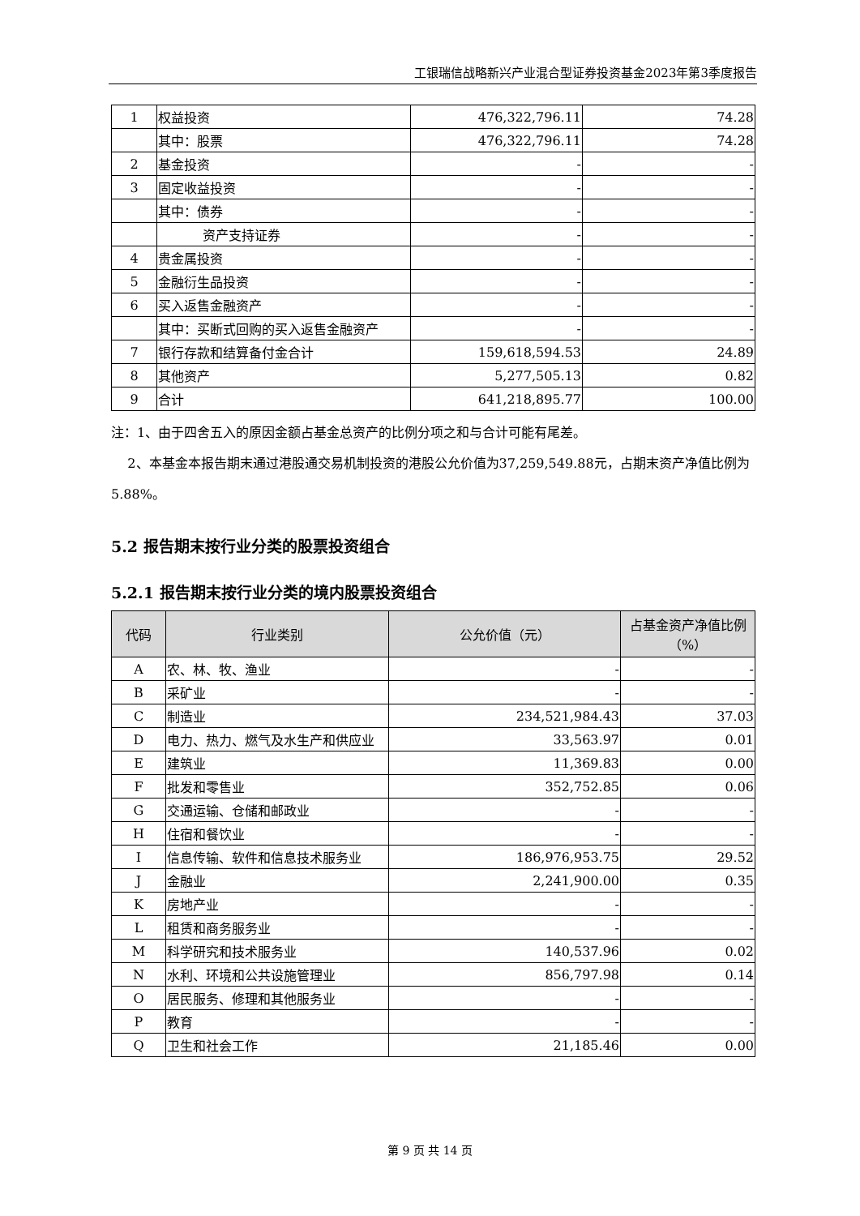工银瑞信战略新兴产业混合型证券投资基金2023年第3季度报告
| 1 | 权益投资 | 476,322,796.11 | 74.28 |
| | 其中：股票 | 476,322,796.11 | 74.28 |
| 2 | 基金投资 | - | - |
| 3 | 固定收益投资 | - | - |
| | 其中：债券 | - | - |
| | 资产支持证券 | - | - |
| 4 | 贵金属投资 | - | - |
| 5 | 金融衍生品投资 | - | - |
| 6 | 买入返售金融资产 | - | - |
| | 其中：买断式回购的买入返售金融资产 | - | - |
| 7 | 银行存款和结算备付金合计 | 159,618,594.53 | 24.89 |
| 8 | 其他资产 | 5,277,505.13 | 0.82 |
| 9 | 合计 | 641,218,895.77 | 100.00 |
注：1、由于四舍五入的原因金额占基金总资产的比例分项之和与合计可能有尾差。
2、本基金本报告期末通过港股通交易机制投资的港股公允价值为37,259,549.88元，占期末资产净值比例为5.88%。
5.2 报告期末按行业分类的股票投资组合
5.2.1 报告期末按行业分类的境内股票投资组合
| 代码 | 行业类别 | 公允价值（元） | 占基金资产净值比例（%） |
| --- | --- | --- | --- |
| A | 农、林、牧、渔业 | - | - |
| B | 采矿业 | - | - |
| C | 制造业 | 234,521,984.43 | 37.03 |
| D | 电力、热力、燃气及水生产和供应业 | 33,563.97 | 0.01 |
| E | 建筑业 | 11,369.83 | 0.00 |
| F | 批发和零售业 | 352,752.85 | 0.06 |
| G | 交通运输、仓储和邮政业 | - | - |
| H | 住宿和餐饮业 | - | - |
| I | 信息传输、软件和信息技术服务业 | 186,976,953.75 | 29.52 |
| J | 金融业 | 2,241,900.00 | 0.35 |
| K | 房地产业 | - | - |
| L | 租赁和商务服务业 | - | - |
| M | 科学研究和技术服务业 | 140,537.96 | 0.02 |
| N | 水利、环境和公共设施管理业 | 856,797.98 | 0.14 |
| O | 居民服务、修理和其他服务业 | - | - |
| P | 教育 | - | - |
| Q | 卫生和社会工作 | 21,185.46 | 0.00 |
第 9 页 共 14 页